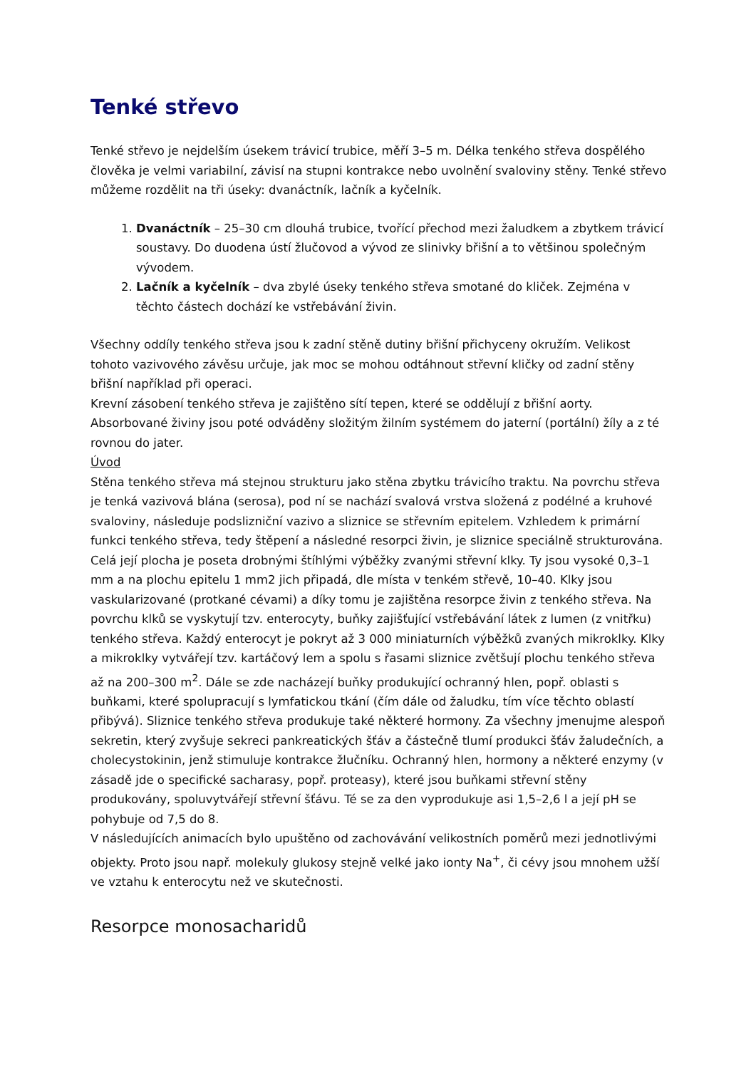Tenké střevo
Tenké střevo je nejdelším úsekem trávicí trubice, měří 3–5 m. Délka tenkého střeva dospělého člověka je velmi variabilní, závisí na stupni kontrakce nebo uvolnění svaloviny stěny. Tenké střevo můžeme rozdělit na tři úseky: dvanáctník, lačník a kyčelník.
1. Dvanáctník – 25–30 cm dlouhá trubice, tvořící přechod mezi žaludkem a zbytkem trávicí soustavy. Do duodena ústí žlučovod a vývod ze slinivky břišní a to většinou společným vývodem.
2. Lačník a kyčelník – dva zbylé úseky tenkého střeva smotané do kliček. Zejména v těchto částech dochází ke vstřebávání živin.
Všechny oddíly tenkého střeva jsou k zadní stěně dutiny břišní přichyceny okružím. Velikost tohoto vazivového závěsu určuje, jak moc se mohou odtáhnout střevní kličky od zadní stěny břišní například při operaci.
Krevní zásobení tenkého střeva je zajištěno sítí tepen, které se oddělují z břišní aorty. Absorbované živiny jsou poté odváděny složitým žilním systémem do jaterní (portální) žíly a z té rovnou do jater.
Úvod
Stěna tenkého střeva má stejnou strukturu jako stěna zbytku trávicího traktu. Na povrchu střeva je tenká vazivová blána (serosa), pod ní se nachází svalová vrstva složená z podélné a kruhové svaloviny, následuje podslizniční vazivo a sliznice se střevním epitelem. Vzhledem k primární funkci tenkého střeva, tedy štěpení a následné resorpci živin, je sliznice speciálně strukturována. Celá její plocha je poseta drobnými štíhlými výběžky zvanými střevní klky. Ty jsou vysoké 0,3–1 mm a na plochu epitelu 1 mm2 jich připadá, dle místa v tenkém střevě, 10–40. Klky jsou vaskularizované (protkané cévami) a díky tomu je zajištěna resorpce živin z tenkého střeva. Na povrchu klků se vyskytují tzv. enterocyty, buňky zajišťující vstřebávání látek z lumen (z vnitřku) tenkého střeva. Každý enterocyt je pokryt až 3 000 miniaturních výběžků zvaných mikroklky. Klky a mikroklky vytvářejí tzv. kartáčový lem a spolu s řasami sliznice zvětšují plochu tenkého střeva až na 200–300 m<sup>2</sup>. Dále se zde nacházejí buňky produkující ochranný hlen, popř. oblasti s buňkami, které spolupracují s lymfatickou tkání (čím dále od žaludku, tím více těchto oblastí přibývá). Sliznice tenkého střeva produkuje také některé hormony. Za všechny jmenujme alespoň sekretin, který zvyšuje sekreci pankreatických šťáv a částečně tlumí produkci šťáv žaludečních, a cholecystokinin, jenž stimuluje kontrakce žlučníku. Ochranný hlen, hormony a některé enzymy (v zásadě jde o specifické sacharasy, popř. proteasy), které jsou buňkami střevní stěny produkovány, spoluvytvářejí střevní šťávu. Té se za den vyprodukuje asi 1,5–2,6 l a její pH se pohybuje od 7,5 do 8.
V následujících animacích bylo upuštěno od zachovávání velikostních poměrů mezi jednotlivými objekty. Proto jsou např. molekuly glukosy stejně velké jako ionty Na<sup>+</sup>, či cévy jsou mnohem užší ve vztahu k enterocytu než ve skutečnosti.
Resorpce monosacharidů